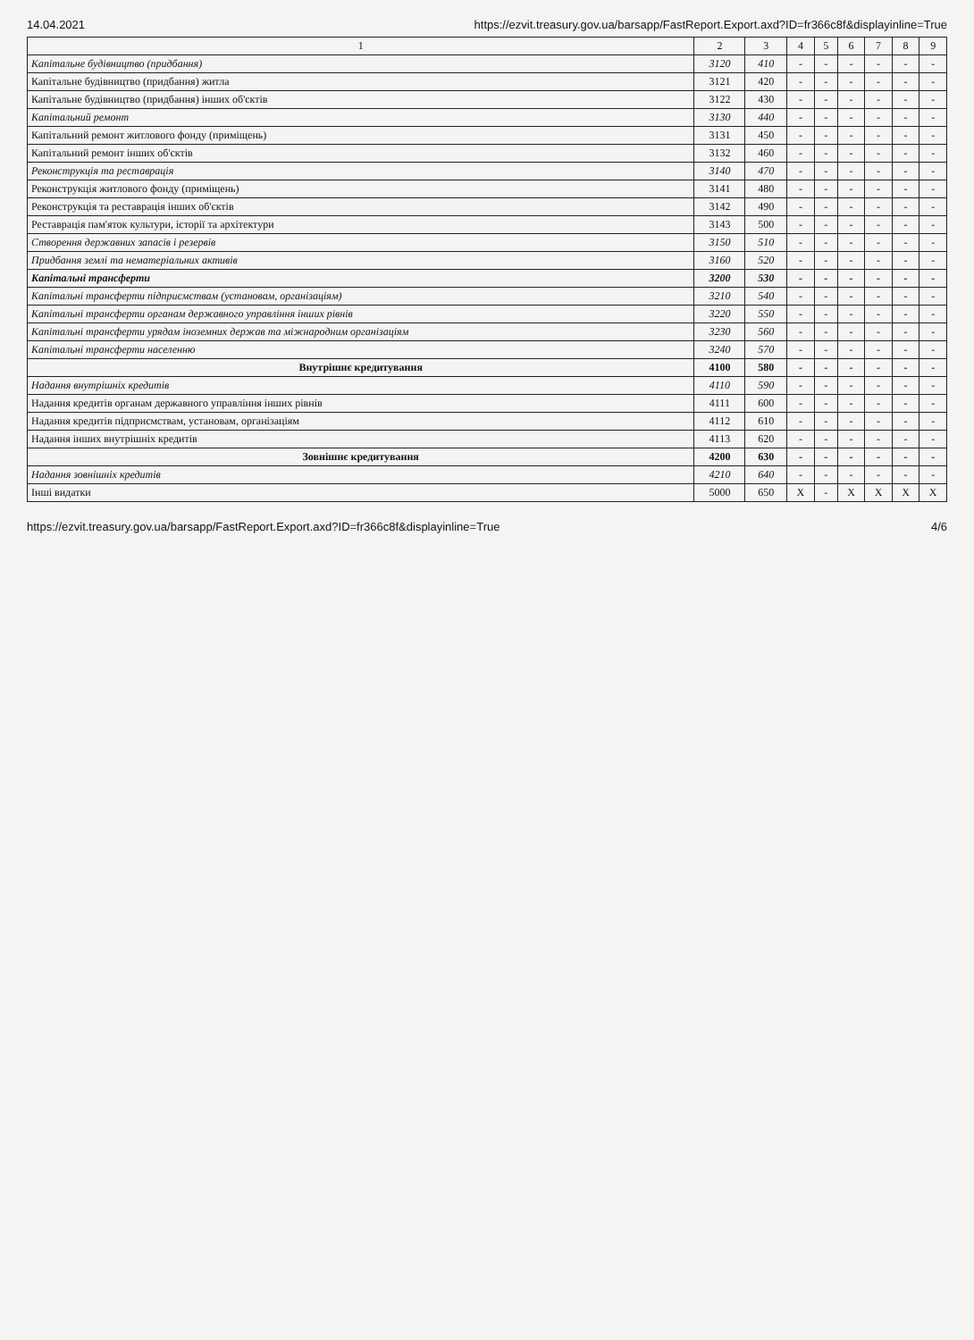14.04.2021 https://ezvit.treasury.gov.ua/barsapp/FastReport.Export.axd?ID=fr366c8f&displayinline=True
| 1 | 2 | 3 | 4 | 5 | 6 | 7 | 8 | 9 |
| --- | --- | --- | --- | --- | --- | --- | --- | --- |
| Капітальне будівництво (придбання) | 3120 | 410 | - | - | - | - | - | - |
| Капітальне будівництво (придбання) житла | 3121 | 420 | - | - | - | - | - | - |
| Капітальне будівництво (придбання) інших об'єктів | 3122 | 430 | - | - | - | - | - | - |
| Капітальний ремонт | 3130 | 440 | - | - | - | - | - | - |
| Капітальний ремонт житлового фонду (приміщень) | 3131 | 450 | - | - | - | - | - | - |
| Капітальний ремонт інших об'єктів | 3132 | 460 | - | - | - | - | - | - |
| Реконструкція та реставрація | 3140 | 470 | - | - | - | - | - | - |
| Реконструкція житлового фонду (приміщень) | 3141 | 480 | - | - | - | - | - | - |
| Реконструкція та реставрація інших об'єктів | 3142 | 490 | - | - | - | - | - | - |
| Реставрація пам'яток культури, історії та архітектури | 3143 | 500 | - | - | - | - | - | - |
| Створення державних запасів і резервів | 3150 | 510 | - | - | - | - | - | - |
| Придбання землі та нематеріальних активів | 3160 | 520 | - | - | - | - | - | - |
| Капітальні трансферти | 3200 | 530 | - | - | - | - | - | - |
| Капітальні трансферти підприємствам (установам, організаціям) | 3210 | 540 | - | - | - | - | - | - |
| Капітальні трансферти органам державного управління інших рівнів | 3220 | 550 | - | - | - | - | - | - |
| Капітальні трансферти урядам іноземних держав та міжнародним організаціям | 3230 | 560 | - | - | - | - | - | - |
| Капітальні трансферти населенню | 3240 | 570 | - | - | - | - | - | - |
| Внутрішнє кредитування | 4100 | 580 | - | - | - | - | - | - |
| Надання внутрішніх кредитів | 4110 | 590 | - | - | - | - | - | - |
| Надання кредитів органам державного управління інших рівнів | 4111 | 600 | - | - | - | - | - | - |
| Надання кредитів підприємствам, установам, організаціям | 4112 | 610 | - | - | - | - | - | - |
| Надання інших внутрішніх кредитів | 4113 | 620 | - | - | - | - | - | - |
| Зовнішнє кредитування | 4200 | 630 | - | - | - | - | - | - |
| Надання зовнішніх кредитів | 4210 | 640 | - | - | - | - | - | - |
| Інші видатки | 5000 | 650 | X | - | X | X | X | X |
https://ezvit.treasury.gov.ua/barsapp/FastReport.Export.axd?ID=fr366c8f&displayinline=True 4/6